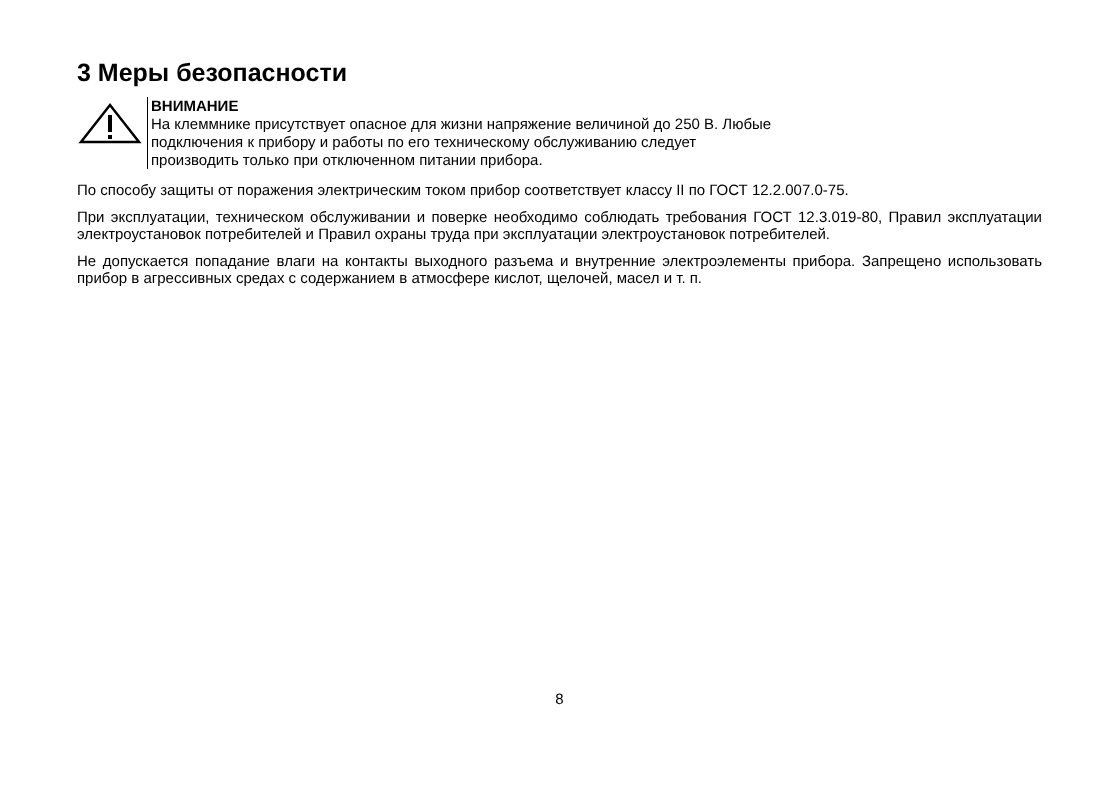3 Меры безопасности
ВНИМАНИЕ
На клеммнике присутствует опасное для жизни напряжение величиной до 250 В. Любые
подключения к прибору и работы по его техническому обслуживанию следует
производить только при отключенном питании прибора.
По способу защиты от поражения электрическим током прибор соответствует классу II по ГОСТ 12.2.007.0-75.
При эксплуатации, техническом обслуживании и поверке необходимо соблюдать требования ГОСТ 12.3.019-80, Правил эксплуатации электроустановок потребителей и Правил охраны труда при эксплуатации электроустановок потребителей.
Не допускается попадание влаги на контакты выходного разъема и внутренние электроэлементы прибора. Запрещено использовать прибор в агрессивных средах с содержанием в атмосфере кислот, щелочей, масел и т. п.
8